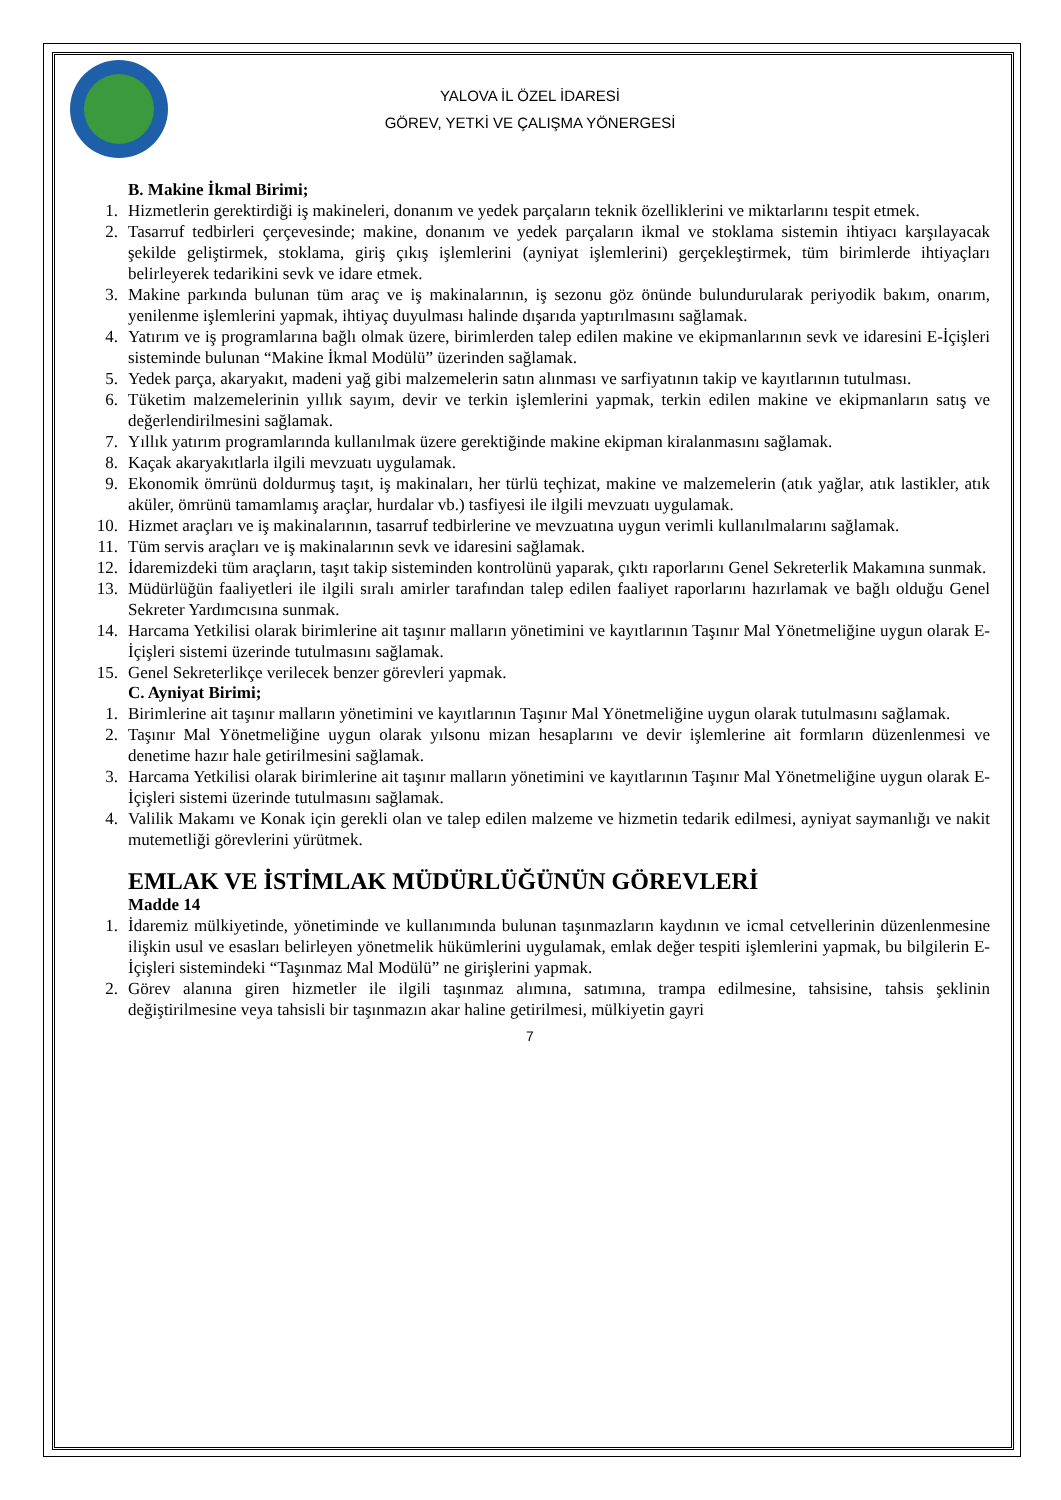YALOVA İL ÖZEL İDARESİ
GÖREV, YETKİ VE ÇALIŞMA YÖNERGESİ
B. Makine İkmal Birimi;
1. Hizmetlerin gerektirdiği iş makineleri, donanım ve yedek parçaların teknik özelliklerini ve miktarlarını tespit etmek.
2. Tasarruf tedbirleri çerçevesinde; makine, donanım ve yedek parçaların ikmal ve stoklama sistemin ihtiyacı karşılayacak şekilde geliştirmek, stoklama, giriş çıkış işlemlerini (ayniyat işlemlerini) gerçekleştirmek, tüm birimlerde ihtiyaçları belirleyerek tedarikini sevk ve idare etmek.
3. Makine parkında bulunan tüm araç ve iş makinalarının, iş sezonu göz önünde bulundurularak periyodik bakım, onarım, yenilenme işlemlerini yapmak, ihtiyaç duyulması halinde dışarıda yaptırılmasını sağlamak.
4. Yatırım ve iş programlarına bağlı olmak üzere, birimlerden talep edilen makine ve ekipmanlarının sevk ve idaresini E-İçişleri sisteminde bulunan “Makine İkmal Modülü” üzerinden sağlamak.
5. Yedek parça, akaryakıt, madeni yağ gibi malzemelerin satın alınması ve sarfiyatının takip ve kayıtlarının tutulması.
6. Tüketim malzemelerinin yıllık sayım, devir ve terkin işlemlerini yapmak, terkin edilen makine ve ekipmanların satış ve değerlendirilmesini sağlamak.
7. Yıllık yatırım programlarında kullanılmak üzere gerektiğinde makine ekipman kiralanmasını sağlamak.
8. Kaçak akaryakıtlarla ilgili mevzuatı uygulamak.
9. Ekonomik ömrünü doldurmuş taşıt, iş makinaları, her türlü teçhizat, makine ve malzemelerin (atık yağlar, atık lastikler, atık aküler, ömrünü tamamlamış araçlar, hurdalar vb.) tasfiyesi ile ilgili mevzuatı uygulamak.
10. Hizmet araçları ve iş makinalarının, tasarruf tedbirlerine ve mevzuatına uygun verimli kullanılmalarını sağlamak.
11. Tüm servis araçları ve iş makinalarının sevk ve idaresini sağlamak.
12. İdaremizdeki tüm araçların, taşıt takip sisteminden kontrolünü yaparak, çıktı raporlarını Genel Sekreterlik Makamına sunmak.
13. Müdürlüğün faaliyetleri ile ilgili sıralı amirler tarafından talep edilen faaliyet raporlarını hazırlamak ve bağlı olduğu Genel Sekreter Yardımcısına sunmak.
14. Harcama Yetkilisi olarak birimlerine ait taşınır malların yönetimini ve kayıtlarının Taşınır Mal Yönetmeliğine uygun olarak E- İçişleri sistemi üzerinde tutulmasını sağlamak.
15. Genel Sekreterlikçe verilecek benzer görevleri yapmak.
C. Ayniyat Birimi;
1. Birimlerine ait taşınır malların yönetimini ve kayıtlarının Taşınır Mal Yönetmeliğine uygun olarak tutulmasını sağlamak.
2. Taşınır Mal Yönetmeliğine uygun olarak yılsonu mizan hesaplarını ve devir işlemlerine ait formların düzenlenmesi ve denetime hazır hale getirilmesini sağlamak.
3. Harcama Yetkilisi olarak birimlerine ait taşınır malların yönetimini ve kayıtlarının Taşınır Mal Yönetmeliğine uygun olarak E- İçişleri sistemi üzerinde tutulmasını sağlamak.
4. Valilik Makamı ve Konak için gerekli olan ve talep edilen malzeme ve hizmetin tedarik edilmesi, ayniyat saymanlığı ve nakit mutemetliği görevlerini yürütmek.
EMLAK VE İSTİMLAK MÜDÜRLÜĞÜNÜN GÖREVLERİ
Madde 14
1. İdaremiz mülkiyetinde, yönetiminde ve kullanımında bulunan taşınmazların kaydının ve icmal cetvellerinin düzenlenmesine ilişkin usul ve esasları belirleyen yönetmelik hükümlerini uygulamak, emlak değer tespiti işlemlerini yapmak, bu bilgilerin E-İçişleri sistemindeki “Taşınmaz Mal Modülü” ne girişlerini yapmak.
2. Görev alanına giren hizmetler ile ilgili taşınmaz alımına, satımına, trampa edilmesine, tahsisine, tahsis şeklinin değiştirilmesine veya tahsisli bir taşınmazın akar haline getirilmesi, mülkiyetin gayri
7